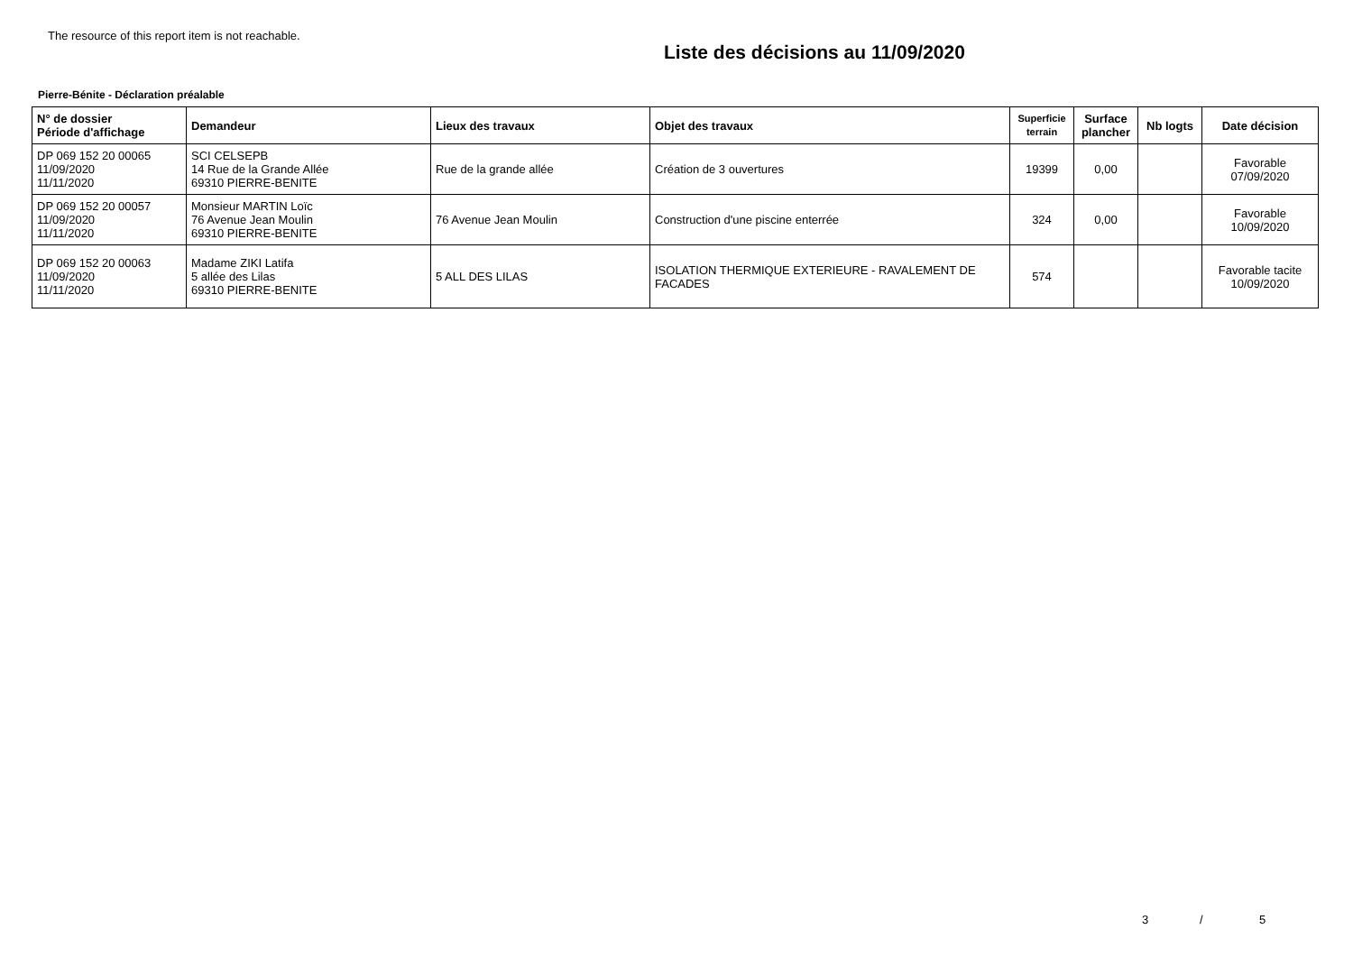The resource of this report item is not reachable.
Liste des décisions au 11/09/2020
Pierre-Bénite - Déclaration préalable
| N° de dossier Période d'affichage | Demandeur | Lieux des travaux | Objet des travaux | Superficie terrain | Surface plancher | Nb logts | Date décision |
| --- | --- | --- | --- | --- | --- | --- | --- |
| DP 069 152 20 00065 11/09/2020 11/11/2020 | SCI CELSEPB 14 Rue de la Grande Allée 69310 PIERRE-BENITE | Rue de la grande allée | Création de 3 ouvertures | 19399 | 0,00 | | Favorable 07/09/2020 |
| DP 069 152 20 00057 11/09/2020 11/11/2020 | Monsieur MARTIN Loïc 76 Avenue Jean Moulin 69310 PIERRE-BENITE | 76 Avenue Jean Moulin | Construction d'une piscine enterrée | 324 | 0,00 | | Favorable 10/09/2020 |
| DP 069 152 20 00063 11/09/2020 11/11/2020 | Madame ZIKI Latifa 5 allée des Lilas 69310 PIERRE-BENITE | 5 ALL DES LILAS | ISOLATION THERMIQUE EXTERIEURE - RAVALEMENT DE FACADES | 574 | | | Favorable tacite 10/09/2020 |
3 / 5